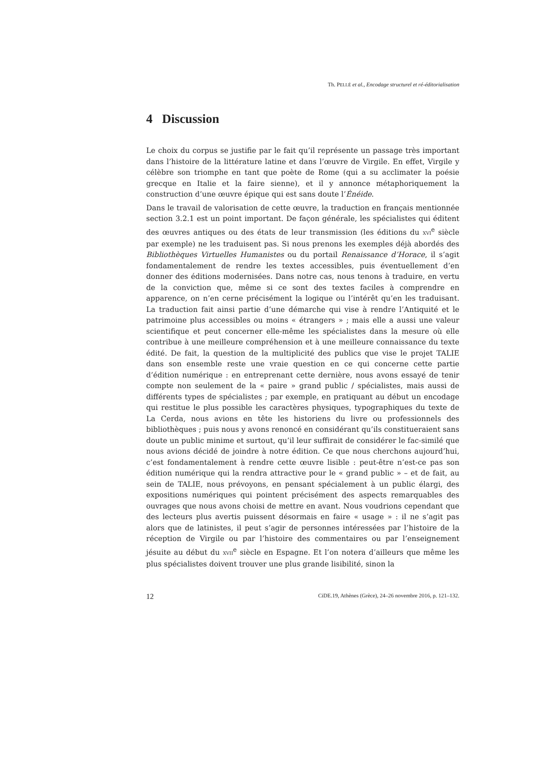Th. PELLÉ et al., Encodage structurel et ré-éditorialisation
4 Discussion
Le choix du corpus se justifie par le fait qu’il représente un passage très important dans l’histoire de la littérature latine et dans l’œuvre de Virgile. En effet, Virgile y célèbre son triomphe en tant que poète de Rome (qui a su acclimater la poésie grecque en Italie et la faire sienne), et il y annonce métaphoriquement la construction d’une œuvre épique qui est sans doute l’Énéide.
Dans le travail de valorisation de cette œuvre, la traduction en français mentionnée section 3.2.1 est un point important. De façon générale, les spécialistes qui éditent des œuvres antiques ou des états de leur transmission (les éditions du XVI<sup>e</sup> siècle par exemple) ne les traduisent pas. Si nous prenons les exemples déjà abordés des Bibliothèques Virtuelles Humanistes ou du portail Renaissance d’Horace, il s’agit fondamentalement de rendre les textes accessibles, puis éventuellement d’en donner des éditions modernisées. Dans notre cas, nous tenons à traduire, en vertu de la conviction que, même si ce sont des textes faciles à comprendre en apparence, on n’en cerne précisément la logique ou l’intérêt qu’en les traduisant. La traduction fait ainsi partie d’une démarche qui vise à rendre l’Antiquité et le patrimoine plus accessibles ou moins « étrangers » ; mais elle a aussi une valeur scientifique et peut concerner elle-même les spécialistes dans la mesure où elle contribue à une meilleure compréhension et à une meilleure connaissance du texte édité. De fait, la question de la multiplicité des publics que vise le projet TALIE dans son ensemble reste une vraie question en ce qui concerne cette partie d’édition numérique : en entreprenant cette dernière, nous avons essayé de tenir compte non seulement de la « paire » grand public / spécialistes, mais aussi de différents types de spécialistes ; par exemple, en pratiquant au début un encodage qui restitue le plus possible les caractères physiques, typographiques du texte de La Cerda, nous avions en tête les historiens du livre ou professionnels des bibliothèques ; puis nous y avons renoncé en considérant qu’ils constitueraient sans doute un public minime et surtout, qu’il leur suffirait de considérer le fac-similé que nous avions décidé de joindre à notre édition. Ce que nous cherchons aujourd’hui, c’est fondamentalement à rendre cette œuvre lisible : peut-être n’est-ce pas son édition numérique qui la rendra attractive pour le « grand public » – et de fait, au sein de TALIE, nous prévoyons, en pensant spécialement à un public élargi, des expositions numériques qui pointent précisément des aspects remarquables des ouvrages que nous avons choisi de mettre en avant. Nous voudrions cependant que des lecteurs plus avertis puissent désormais en faire « usage » : il ne s’agit pas alors que de latinistes, il peut s’agir de personnes intéressées par l’histoire de la réception de Virgile ou par l’histoire des commentaires ou par l’enseignement jésuite au début du XVII<sup>e</sup> siècle en Espagne. Et l’on notera d’ailleurs que même les plus spécialistes doivent trouver une plus grande lisibilité, sinon la
12 CiDE.19, Athènes (Grèce), 24–26 novembre 2016, p. 121–132.